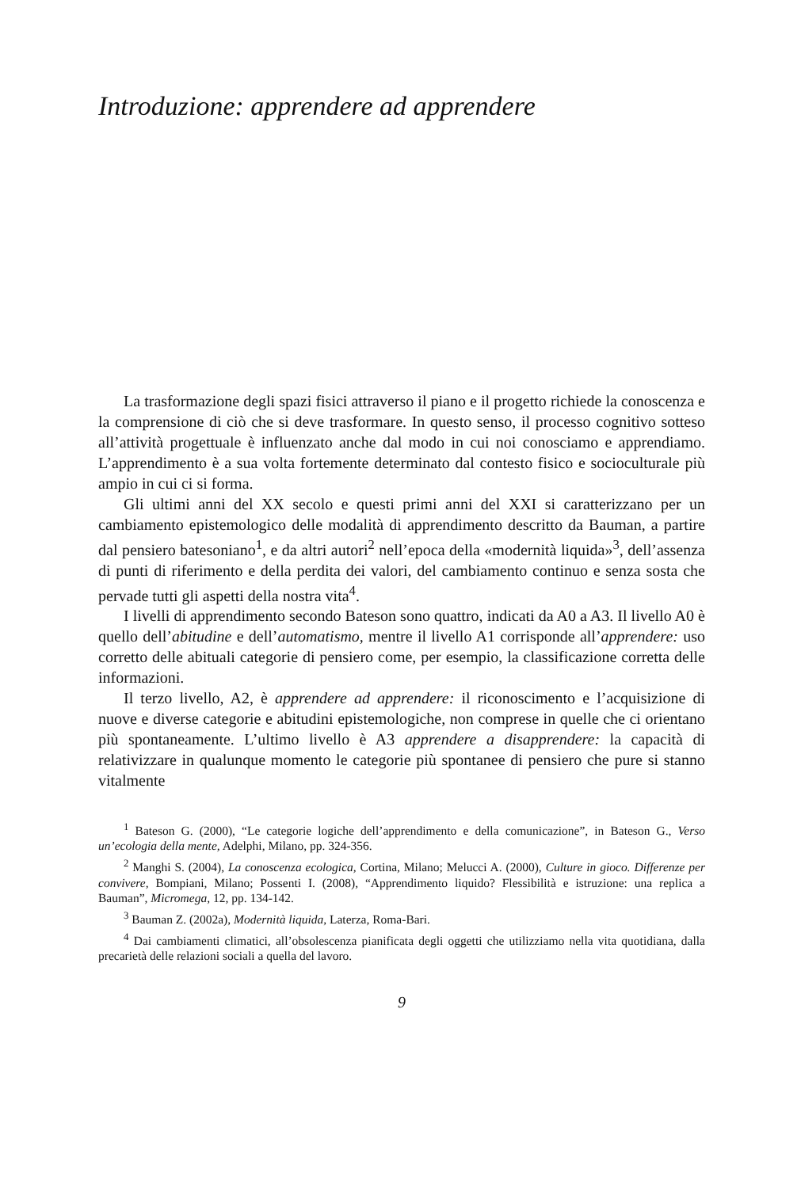Introduzione: apprendere ad apprendere
La trasformazione degli spazi fisici attraverso il piano e il progetto richiede la conoscenza e la comprensione di ciò che si deve trasformare. In questo senso, il processo cognitivo sotteso all’attività progettuale è influenzato anche dal modo in cui noi conosciamo e apprendiamo. L’apprendimento è a sua volta fortemente determinato dal contesto fisico e socioculturale più ampio in cui ci si forma.
Gli ultimi anni del XX secolo e questi primi anni del XXI si caratterizzano per un cambiamento epistemologico delle modalità di apprendimento descritto da Bauman, a partire dal pensiero batesoniano<sup>1</sup>, e da altri autori<sup>2</sup> nell’epoca della «modernità liquida»<sup>3</sup>, dell’assenza di punti di riferimento e della perdita dei valori, del cambiamento continuo e senza sosta che pervade tutti gli aspetti della nostra vita<sup>4</sup>.
I livelli di apprendimento secondo Bateson sono quattro, indicati da A0 a A3. Il livello A0 è quello dell’abitudine e dell’automatismo, mentre il livello A1 corrisponde all’apprendere: uso corretto delle abituali categorie di pensiero come, per esempio, la classificazione corretta delle informazioni.
Il terzo livello, A2, è apprendere ad apprendere: il riconoscimento e l’acquisizione di nuove e diverse categorie e abitudini epistemologiche, non comprese in quelle che ci orientano più spontaneamente. L’ultimo livello è A3 apprendere a disapprendere: la capacità di relativizzare in qualunque momento le categorie più spontanee di pensiero che pure si stanno vitalmente
<sup>1</sup> Bateson G. (2000), “Le categorie logiche dell’apprendimento e della comunicazione”, in Bateson G., Verso un’ecologia della mente, Adelphi, Milano, pp. 324-356.
<sup>2</sup> Manghi S. (2004), La conoscenza ecologica, Cortina, Milano; Melucci A. (2000), Culture in gioco. Differenze per convivere, Bompiani, Milano; Possenti I. (2008), “Apprendimento liquido? Flessibilità e istruzione: una replica a Bauman”, Micromega, 12, pp. 134-142.
<sup>3</sup> Bauman Z. (2002a), Modernità liquida, Laterza, Roma-Bari.
<sup>4</sup> Dai cambiamenti climatici, all’obsolescenza pianificata degli oggetti che utilizziamo nella vita quotidiana, dalla precarietà delle relazioni sociali a quella del lavoro.
9